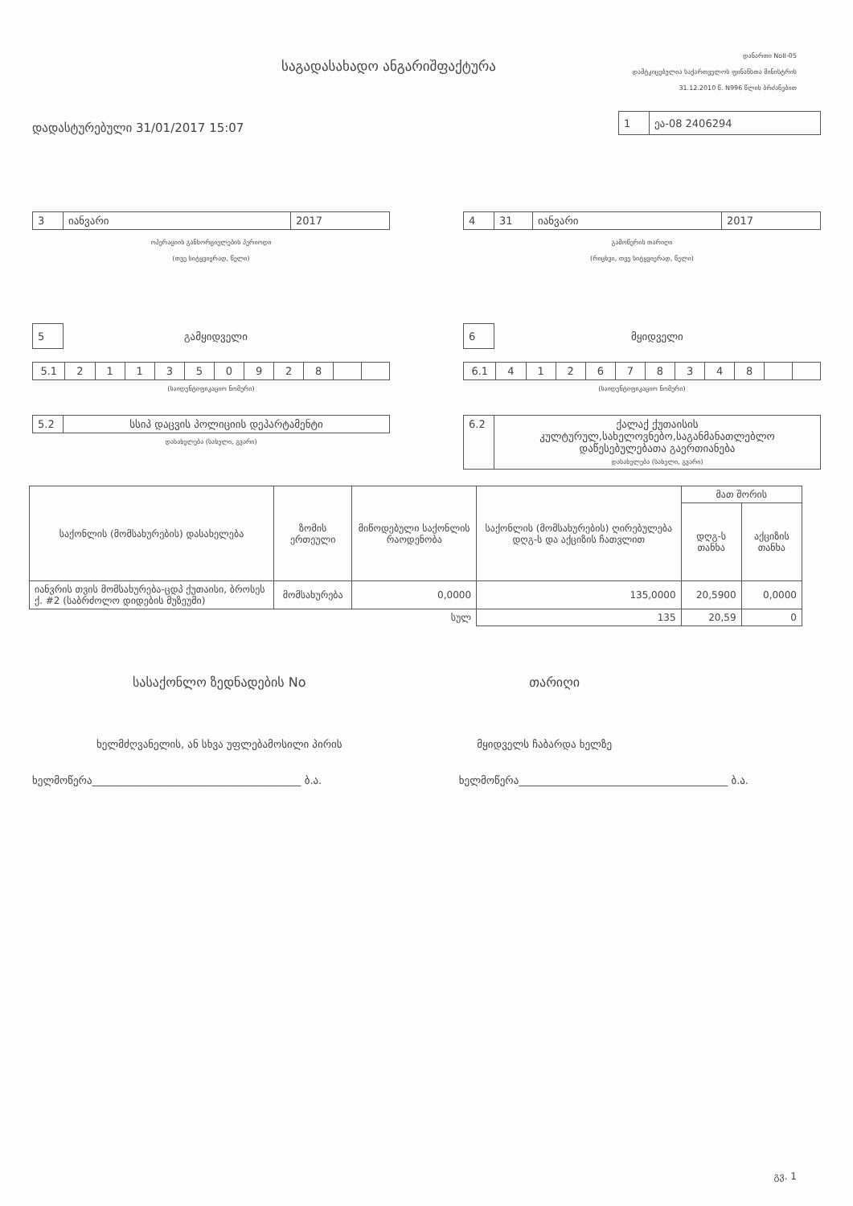საგადასახადო ანგარიშფაქტურა
დანართი NoII-05
დამტკიცებულია საქართველოს ფინანსთა მინისტრის
31.12.2010 წ. N996 წლის ბრძანებით
დადასტურებული 31/01/2017 15:07
| 1 | ეა-08 2406294 |
| 3 | იანვარი | 2017 |
ოპერაციის განხორციელების პერიოდი
(თვე სიტყვიერად, წელი)
| 4 | 31 | იანვარი | 2017 |
გამოწერის თარიღი
(რიცხვი, თვე სიტყვიერად, წელი)
| 5 |
გამყიდველი
| 5.1 | 2 | 1 | 1 | 3 | 5 | 0 | 9 | 2 | 8 | | |
(საიდენტიფიკაციო ნომერი)
| 5.2 | სსიპ დაცვის პოლიციის დეპარტამენტი |
დასახელება (სახელი, გვარი)
| 6 |
მყიდველი
| 6.1 | 4 | 1 | 2 | 6 | 7 | 8 | 3 | 4 | 8 | | |
(საიდენტიფიკაციო ნომერი)
| 6.2 | ქალაქ ქუთაისის კულტურულ,სახელოვნებო,საგანმანათლებლო დაწესებულებათა გაერთიანება დასახელება (სახელი, გვარი) |
| საქონლის (მომსახურების) დასახელება | ზომის ერთეული | მიწოდებული საქონლის რაოდენობა | საქონლის (მომსახურების) ღირებულება დღგ-ს და აქციზის ჩათვლით | მათ შორის | |
| --- | --- | --- | --- | --- | --- |
| | | | | დღგ-ს თანხა | აქციზის თანხა |
| იანვრის თვის მომსახურება-ცდპ ქუთაისი, ბროსეს ქ. #2 (საბრძოლო დიდების მუზეუმი) | მომსახურება | 0,0000 | 135,0000 | 20,5900 | 0,0000 |
| სულ | | | 135 | 20,59 | 0 |
სასაქონლო ზედნადების No თარიღი
ხელმძღვანელის, ან სხვა უფლებამოსილი პირის
მყიდველს ჩაბარდა ხელზე
ხელმოწერა________________________________________ ბ.ა.
ხელმოწერა________________________________________ ბ.ა.
გვ. 1